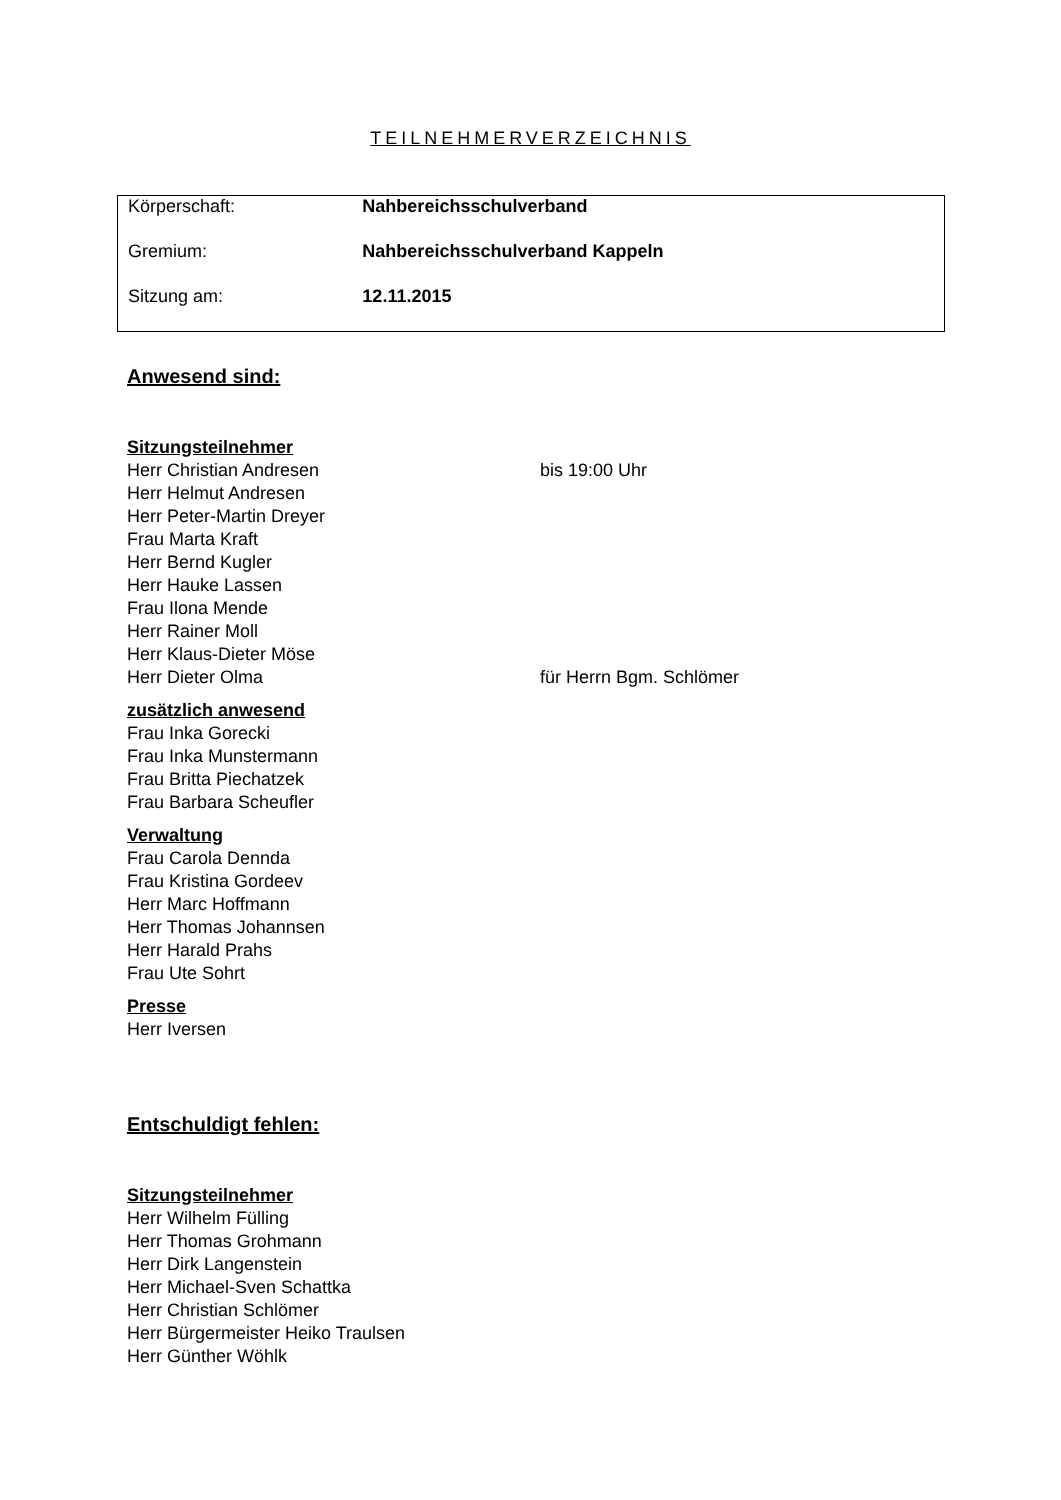TEILNEHMERVERZEICHNIS
| Körperschaft: | Nahbereichsschulverband |
| Gremium: | Nahbereichsschulverband Kappeln |
| Sitzung am: | 12.11.2015 |
Anwesend sind:
Sitzungsteilnehmer
Herr Christian Andresen bis 19:00 Uhr
Herr Helmut Andresen
Herr Peter-Martin Dreyer
Frau Marta Kraft
Herr Bernd Kugler
Herr Hauke Lassen
Frau Ilona Mende
Herr Rainer Moll
Herr Klaus-Dieter Möse
Herr Dieter Olma für Herrn Bgm. Schlömer
zusätzlich anwesend
Frau Inka Gorecki
Frau Inka Munstermann
Frau Britta Piechatzek
Frau Barbara Scheufler
Verwaltung
Frau Carola Dennda
Frau Kristina Gordeev
Herr Marc Hoffmann
Herr Thomas Johannsen
Herr Harald Prahs
Frau Ute Sohrt
Presse
Herr Iversen
Entschuldigt fehlen:
Sitzungsteilnehmer
Herr Wilhelm Fülling
Herr Thomas Grohmann
Herr Dirk Langenstein
Herr Michael-Sven Schattka
Herr Christian Schlömer
Herr Bürgermeister Heiko Traulsen
Herr Günther Wöhlk